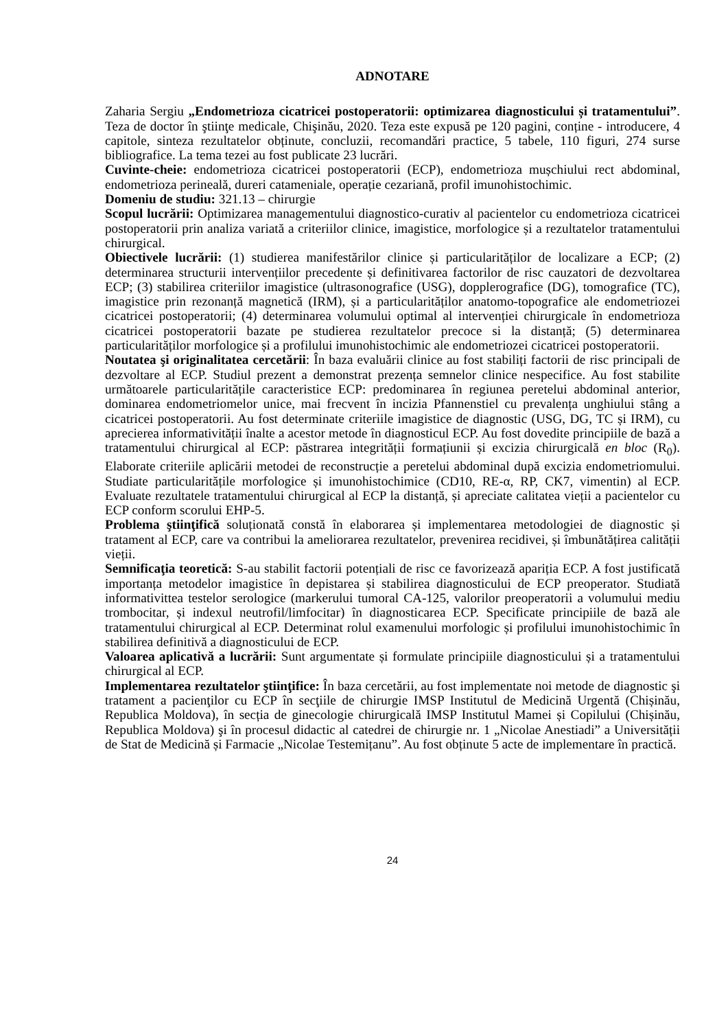ADNOTARE
Zaharia Sergiu „Endometrioza cicatricei postoperatorii: optimizarea diagnosticului și tratamentului”. Teza de doctor în ştiinţe medicale, Chişinău, 2020. Teza este expusă pe 120 pagini, conține - introducere, 4 capitole, sinteza rezultatelor obținute, concluzii, recomandări practice, 5 tabele, 110 figuri, 274 surse bibliografice. La tema tezei au fost publicate 23 lucrări.
Cuvinte-cheie: endometrioza cicatricei postoperatorii (ECP), endometrioza mușchiului rect abdominal, endometrioza perineală, dureri catameniale, operație cezariană, profil imunohistochimic.
Domeniu de studiu: 321.13 – chirurgie
Scopul lucrării: Optimizarea managementului diagnostico-curativ al pacientelor cu endometrioza cicatricei postoperatorii prin analiza variată a criteriilor clinice, imagistice, morfologice și a rezultatelor tratamentului chirurgical.
Obiectivele lucrării: (1) studierea manifestărilor clinice și particularităților de localizare a ECP; (2) determinarea structurii intervențiilor precedente și definitivarea factorilor de risc cauzatori de dezvoltarea ECP; (3) stabilirea criteriilor imagistice (ultrasonografice (USG), dopplerografice (DG), tomografice (TC), imagistice prin rezonanță magnetică (IRM), și a particularităților anatomo-topografice ale endometriozei cicatricei postoperatorii; (4) determinarea volumului optimal al intervenției chirurgicale în endometrioza cicatricei postoperatorii bazate pe studierea rezultatelor precoce si la distanță; (5) determinarea particularităților morfologice și a profilului imunohistochimic ale endometriozei cicatricei postoperatorii.
Noutatea şi originalitatea cercetării: În baza evaluării clinice au fost stabiliți factorii de risc principali de dezvoltare al ECP. Studiul prezent a demonstrat prezența semnelor clinice nespecifice. Au fost stabilite următoarele particularitățile caracteristice ECP: predominarea în regiunea peretelui abdominal anterior, dominarea endometriomelor unice, mai frecvent în incizia Pfannenstiel cu prevalența unghiului stâng a cicatricei postoperatorii. Au fost determinate criteriile imagistice de diagnostic (USG, DG, TC și IRM), cu aprecierea informativității înalte a acestor metode în diagnosticul ECP. Au fost dovedite principiile de bază a tratamentului chirurgical al ECP: păstrarea integrității formațiunii și excizia chirurgicală en bloc (R<sub>0</sub>). Elaborate criteriile aplicării metodei de reconstrucție a peretelui abdominal după excizia endometriomului. Studiate particularitățile morfologice și imunohistochimice (CD10, RE-α, RP, CK7, vimentin) al ECP. Evaluate rezultatele tratamentului chirurgical al ECP la distanță, și apreciate calitatea vieții a pacientelor cu ECP conform scorului EHP-5.
Problema ştiinţifică soluționată constă în elaborarea și implementarea metodologiei de diagnostic și tratament al ECP, care va contribui la ameliorarea rezultatelor, prevenirea recidivei, și îmbunătățirea calității vieții.
Semnificaţia teoretică: S-au stabilit factorii potențiali de risc ce favorizează apariția ECP. A fost justificată importanța metodelor imagistice în depistarea și stabilirea diagnosticului de ECP preoperator. Studiată informativittea testelor serologice (markerului tumoral CA-125, valorilor preoperatorii a volumului mediu trombocitar, și indexul neutrofil/limfocitar) în diagnosticarea ECP. Specificate principiile de bază ale tratamentului chirurgical al ECP. Determinat rolul examenului morfologic și profilului imunohistochimic în stabilirea definitivă a diagnosticului de ECP.
Valoarea aplicativă a lucrării: Sunt argumentate și formulate principiile diagnosticului și a tratamentului chirurgical al ECP.
Implementarea rezultatelor ştiinţifice: În baza cercetării, au fost implementate noi metode de diagnostic şi tratament a pacienţilor cu ECP în secţiile de chirurgie IMSP Institutul de Medicină Urgentă (Chișinău, Republica Moldova), în secția de ginecologie chirurgicală IMSP Institutul Mamei și Copilului (Chișinău, Republica Moldova) şi în procesul didactic al catedrei de chirurgie nr. 1 „Nicolae Anestiadi” a Universității de Stat de Medicină și Farmacie „Nicolae Testemițanu”. Au fost obținute 5 acte de implementare în practică.
24